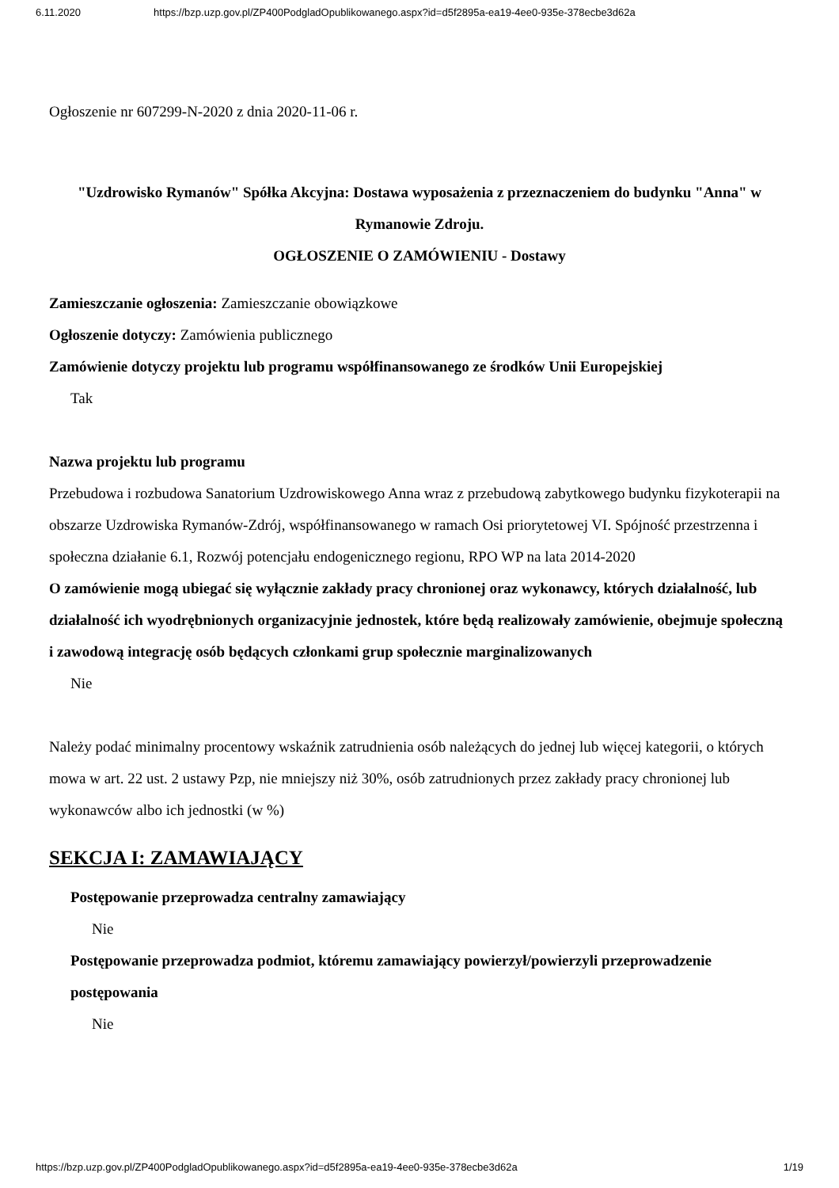6.11.2020 https://bzp.uzp.gov.pl/ZP400PodgladOpublikowanego.aspx?id=d5f2895a-ea19-4ee0-935e-378ecbe3d62a
Ogłoszenie nr 607299-N-2020 z dnia 2020-11-06 r.
"Uzdrowisko Rymanów" Spółka Akcyjna: Dostawa wyposażenia z przeznaczeniem do budynku "Anna" w Rymanowie Zdroju.
OGŁOSZENIE O ZAMÓWIENIU - Dostawy
Zamieszczanie ogłoszenia: Zamieszczanie obowiązkowe
Ogłoszenie dotyczy: Zamówienia publicznego
Zamówienie dotyczy projektu lub programu współfinansowanego ze środków Unii Europejskiej
Tak
Nazwa projektu lub programu
Przebudowa i rozbudowa Sanatorium Uzdrowiskowego Anna wraz z przebudową zabytkowego budynku fizykoterapii na obszarze Uzdrowiska Rymanów-Zdrój, współfinansowanego w ramach Osi priorytetowej VI. Spójność przestrzenna i społeczna działanie 6.1, Rozwój potencjału endogenicznego regionu, RPO WP na lata 2014-2020
O zamówienie mogą ubiegać się wyłącznie zakłady pracy chronionej oraz wykonawcy, których działalność, lub działalność ich wyodrębnionych organizacyjnie jednostek, które będą realizowały zamówienie, obejmuje społeczną i zawodową integrację osób będących członkami grup społecznie marginalizowanych
Nie
Należy podać minimalny procentowy wskaźnik zatrudnienia osób należących do jednej lub więcej kategorii, o których mowa w art. 22 ust. 2 ustawy Pzp, nie mniejszy niż 30%, osób zatrudnionych przez zakłady pracy chronionej lub wykonawców albo ich jednostki (w %)
SEKCJA I: ZAMAWIAJĄCY
Postępowanie przeprowadza centralny zamawiający
Nie
Postępowanie przeprowadza podmiot, któremu zamawiający powierzył/powierzyli przeprowadzenie postępowania
Nie
https://bzp.uzp.gov.pl/ZP400PodgladOpublikowanego.aspx?id=d5f2895a-ea19-4ee0-935e-378ecbe3d62a 1/19